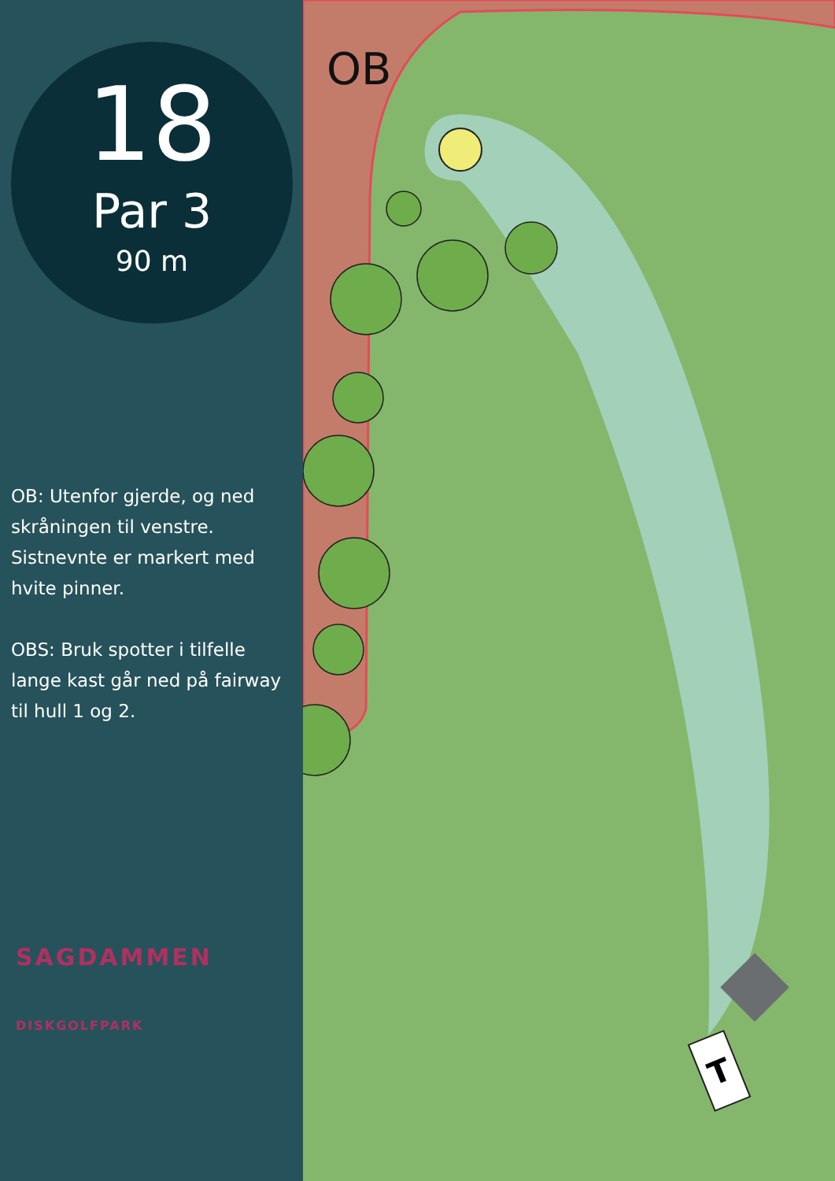18
Par 3
90 m
OB: Utenfor gjerde, og ned skråningen til venstre. Sistnevnte er markert med hvite pinner.
OBS: Bruk spotter i tilfelle lange kast går ned på fairway til hull 1 og 2.
SAGDAMMEN
DISKGOLFPARK
T
OB